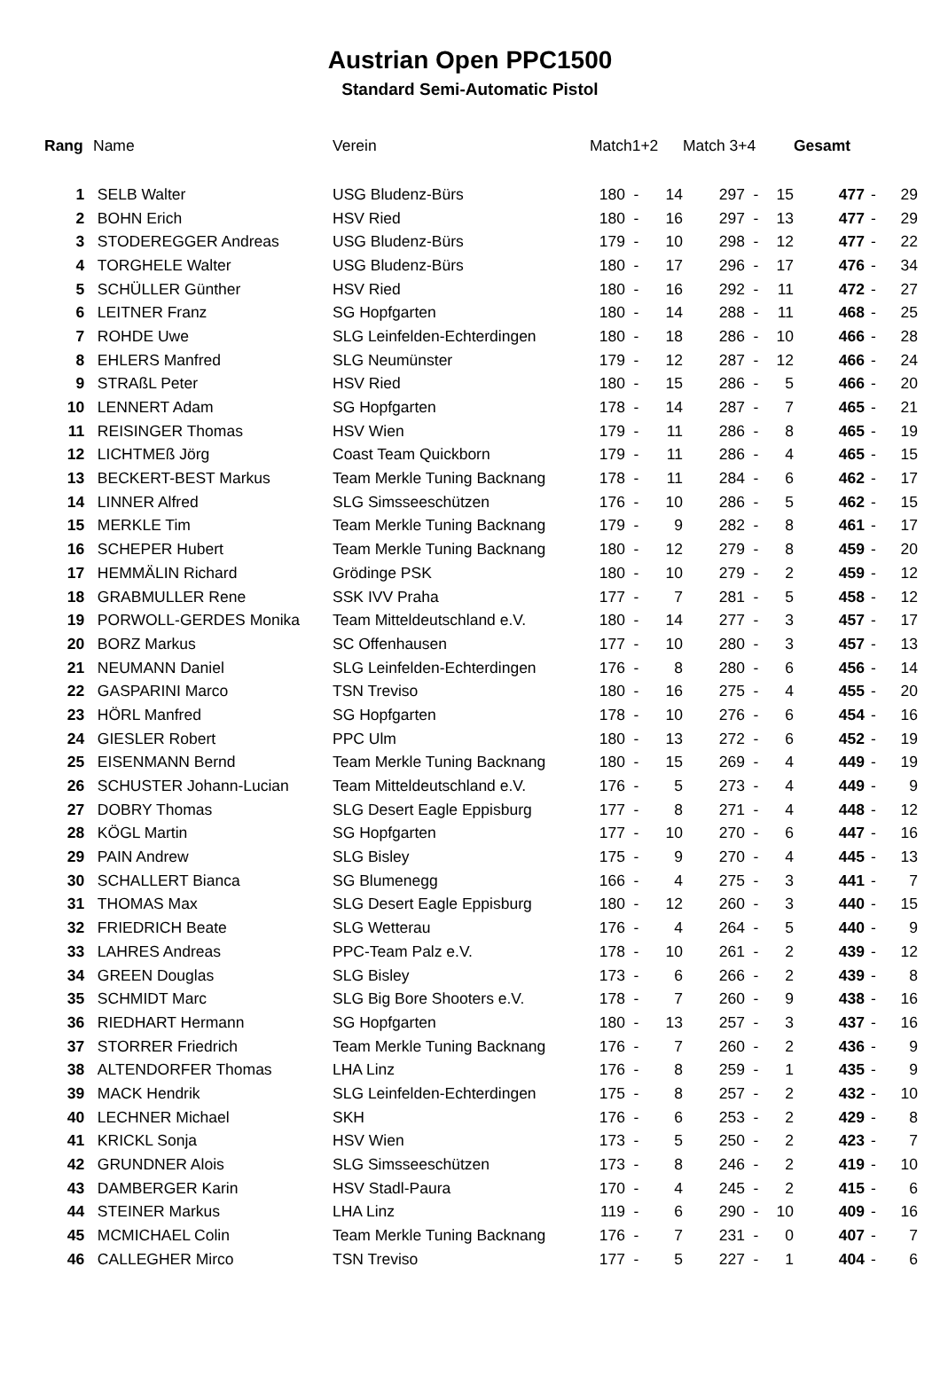Austrian Open PPC1500
Standard Semi-Automatic Pistol
| Rang | Name | Verein | Match1+2 | | | Match 3+4 | | | Gesamt | | |
| --- | --- | --- | --- | --- | --- | --- | --- | --- | --- | --- | --- |
| 1 | SELB Walter | USG Bludenz-Bürs | 180 | - | 14 | 297 | - | 15 | 477 | - | 29 |
| 2 | BOHN Erich | HSV Ried | 180 | - | 16 | 297 | - | 13 | 477 | - | 29 |
| 3 | STODEREGGER Andreas | USG Bludenz-Bürs | 179 | - | 10 | 298 | - | 12 | 477 | - | 22 |
| 4 | TORGHELE Walter | USG Bludenz-Bürs | 180 | - | 17 | 296 | - | 17 | 476 | - | 34 |
| 5 | SCHÜLLER Günther | HSV Ried | 180 | - | 16 | 292 | - | 11 | 472 | - | 27 |
| 6 | LEITNER Franz | SG Hopfgarten | 180 | - | 14 | 288 | - | 11 | 468 | - | 25 |
| 7 | ROHDE Uwe | SLG Leinfelden-Echterdingen | 180 | - | 18 | 286 | - | 10 | 466 | - | 28 |
| 8 | EHLERS Manfred | SLG Neumünster | 179 | - | 12 | 287 | - | 12 | 466 | - | 24 |
| 9 | STRAßL Peter | HSV Ried | 180 | - | 15 | 286 | - | 5 | 466 | - | 20 |
| 10 | LENNERT Adam | SG Hopfgarten | 178 | - | 14 | 287 | - | 7 | 465 | - | 21 |
| 11 | REISINGER Thomas | HSV Wien | 179 | - | 11 | 286 | - | 8 | 465 | - | 19 |
| 12 | LICHTMEß Jörg | Coast Team Quickborn | 179 | - | 11 | 286 | - | 4 | 465 | - | 15 |
| 13 | BECKERT-BEST Markus | Team Merkle Tuning Backnang | 178 | - | 11 | 284 | - | 6 | 462 | - | 17 |
| 14 | LINNER Alfred | SLG Simsseeschützen | 176 | - | 10 | 286 | - | 5 | 462 | - | 15 |
| 15 | MERKLE Tim | Team Merkle Tuning Backnang | 179 | - | 9 | 282 | - | 8 | 461 | - | 17 |
| 16 | SCHEPER Hubert | Team Merkle Tuning Backnang | 180 | - | 12 | 279 | - | 8 | 459 | - | 20 |
| 17 | HEMMÄLIN Richard | Grödinge PSK | 180 | - | 10 | 279 | - | 2 | 459 | - | 12 |
| 18 | GRABMULLER Rene | SSK IVV Praha | 177 | - | 7 | 281 | - | 5 | 458 | - | 12 |
| 19 | PORWOLL-GERDES Monika | Team Mitteldeutschland e.V. | 180 | - | 14 | 277 | - | 3 | 457 | - | 17 |
| 20 | BORZ Markus | SC Offenhausen | 177 | - | 10 | 280 | - | 3 | 457 | - | 13 |
| 21 | NEUMANN Daniel | SLG Leinfelden-Echterdingen | 176 | - | 8 | 280 | - | 6 | 456 | - | 14 |
| 22 | GASPARINI Marco | TSN Treviso | 180 | - | 16 | 275 | - | 4 | 455 | - | 20 |
| 23 | HÖRL Manfred | SG Hopfgarten | 178 | - | 10 | 276 | - | 6 | 454 | - | 16 |
| 24 | GIESLER Robert | PPC Ulm | 180 | - | 13 | 272 | - | 6 | 452 | - | 19 |
| 25 | EISENMANN Bernd | Team Merkle Tuning Backnang | 180 | - | 15 | 269 | - | 4 | 449 | - | 19 |
| 26 | SCHUSTER Johann-Lucian | Team Mitteldeutschland e.V. | 176 | - | 5 | 273 | - | 4 | 449 | - | 9 |
| 27 | DOBRY Thomas | SLG Desert Eagle Eppisburg | 177 | - | 8 | 271 | - | 4 | 448 | - | 12 |
| 28 | KÖGL Martin | SG Hopfgarten | 177 | - | 10 | 270 | - | 6 | 447 | - | 16 |
| 29 | PAIN Andrew | SLG Bisley | 175 | - | 9 | 270 | - | 4 | 445 | - | 13 |
| 30 | SCHALLERT Bianca | SG Blumenegg | 166 | - | 4 | 275 | - | 3 | 441 | - | 7 |
| 31 | THOMAS Max | SLG Desert Eagle Eppisburg | 180 | - | 12 | 260 | - | 3 | 440 | - | 15 |
| 32 | FRIEDRICH Beate | SLG Wetterau | 176 | - | 4 | 264 | - | 5 | 440 | - | 9 |
| 33 | LAHRES Andreas | PPC-Team Palz e.V. | 178 | - | 10 | 261 | - | 2 | 439 | - | 12 |
| 34 | GREEN Douglas | SLG Bisley | 173 | - | 6 | 266 | - | 2 | 439 | - | 8 |
| 35 | SCHMIDT Marc | SLG Big Bore Shooters e.V. | 178 | - | 7 | 260 | - | 9 | 438 | - | 16 |
| 36 | RIEDHART Hermann | SG Hopfgarten | 180 | - | 13 | 257 | - | 3 | 437 | - | 16 |
| 37 | STORRER Friedrich | Team Merkle Tuning Backnang | 176 | - | 7 | 260 | - | 2 | 436 | - | 9 |
| 38 | ALTENDORFER Thomas | LHA Linz | 176 | - | 8 | 259 | - | 1 | 435 | - | 9 |
| 39 | MACK Hendrik | SLG Leinfelden-Echterdingen | 175 | - | 8 | 257 | - | 2 | 432 | - | 10 |
| 40 | LECHNER Michael | SKH | 176 | - | 6 | 253 | - | 2 | 429 | - | 8 |
| 41 | KRICKL Sonja | HSV Wien | 173 | - | 5 | 250 | - | 2 | 423 | - | 7 |
| 42 | GRUNDNER Alois | SLG Simsseeschützen | 173 | - | 8 | 246 | - | 2 | 419 | - | 10 |
| 43 | DAMBERGER Karin | HSV Stadl-Paura | 170 | - | 4 | 245 | - | 2 | 415 | - | 6 |
| 44 | STEINER Markus | LHA Linz | 119 | - | 6 | 290 | - | 10 | 409 | - | 16 |
| 45 | MCMICHAEL Colin | Team Merkle Tuning Backnang | 176 | - | 7 | 231 | - | 0 | 407 | - | 7 |
| 46 | CALLEGHER Mirco | TSN Treviso | 177 | - | 5 | 227 | - | 1 | 404 | - | 6 |